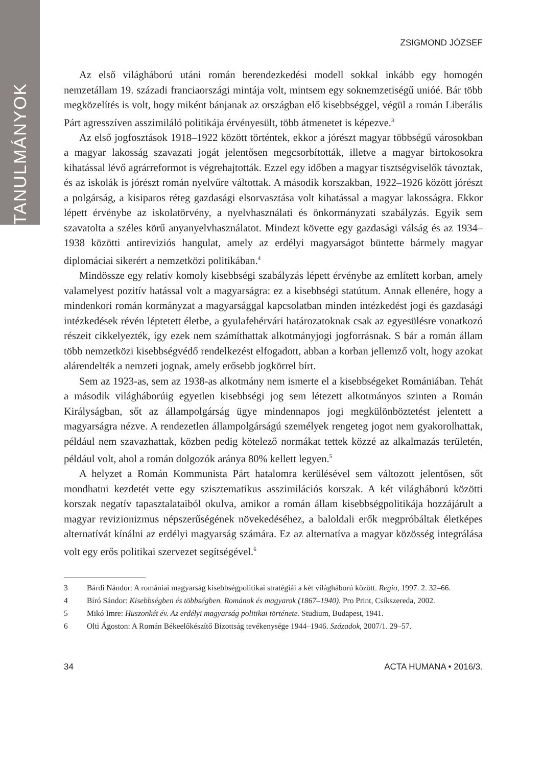TANULMÁNYOK
ZSIGMOND JÓZSEF
Az első világháború utáni román berendezkedési modell sokkal inkább egy homogén nemzetállam 19. századi franciaországi mintája volt, mintsem egy soknemzetiségű unióé. Bár több megközelítés is volt, hogy miként bánjanak az országban elő kisebbséggel, végül a román Liberális Párt agresszíven asszimiláló politikája érvényesült, több átmenetet is képezve.<sup>3</sup>
Az első jogfosztások 1918–1922 között történtek, ekkor a jórészt magyar többségű városokban a magyar lakosság szavazati jogát jelentősen megcsorbították, illetve a magyar birtokosokra kihatással lévő agrárreformot is végrehajtották. Ezzel egy időben a magyar tisztségviselők távoztak, és az iskolák is jórészt román nyelvűre váltottak. A második korszakban, 1922–1926 között jórészt a polgárság, a kisiparos réteg gazdasági elsorvasztása volt kihatással a magyar lakosságra. Ekkor lépett érvénybe az iskolatörvény, a nyelvhasználati és önkormányzati szabályzás. Egyik sem szavatolta a széles körű anyanyelvhasználatot. Mindezt követte egy gazdasági válság és az 1934–1938 közötti antireviziós hangulat, amely az erdélyi magyarságot büntette bármely magyar diplomáciai sikerért a nemzetközi politikában.<sup>4</sup>
Mindössze egy relatív komoly kisebbségi szabályzás lépett érvénybe az említett korban, amely valamelyest pozitív hatással volt a magyarságra: ez a kisebbségi statútum. Annak ellenére, hogy a mindenkori román kormányzat a magyarsággal kapcsolatban minden intézkedést jogi és gazdasági intézkedések révén léptetett életbe, a gyulafehérvári határozatoknak csak az egyesülésre vonatkozó részeit cikkelyezték, így ezek nem számíthattak alkotmányjogi jogforrásnak. S bár a román állam több nemzetközi kisebbségvédő rendelkezést elfogadott, abban a korban jellemző volt, hogy azokat alárendelték a nemzeti jognak, amely erősebb jogkörrel bírt.
Sem az 1923-as, sem az 1938-as alkotmány nem ismerte el a kisebbségeket Romániában. Tehát a második világháborúig egyetlen kisebbségi jog sem létezett alkotmányos szinten a Román Királyságban, sőt az állampolgárság ügye mindennapos jogi megkülönböztetést jelentett a magyarságra nézve. A rendezetlen állampolgárságú személyek rengeteg jogot nem gyakorolhattak, például nem szavazhattak, közben pedig kötelező normákat tettek közzé az alkalmazás területén, például volt, ahol a román dolgozók aránya 80% kellett legyen.<sup>5</sup>
A helyzet a Román Kommunista Párt hatalomra kerülésével sem változott jelentősen, sőt mondhatni kezdetét vette egy szisztematikus asszimilációs korszak. A két világháború közötti korszak negatív tapasztalataiból okulva, amikor a román állam kisebbségpolitikája hozzájárult a magyar revizionizmus népszerűségének növekedéséhez, a baloldali erők megpróbáltak életképes alternatívát kínálni az erdélyi magyarság számára. Ez az alternatíva a magyar közösség integrálása volt egy erős politikai szervezet segítségével.<sup>6</sup>
3 Bárdi Nándor: A romániai magyarság kisebbségpolitikai stratégiái a két világháború között. Regio, 1997. 2. 32–66.
4 Bíró Sándor: Kisebbségben és többségben. Románok és magyarok (1867–1940). Pro Print, Csíkszereda, 2002.
5 Mikó Imre: Huszonkét év. Az erdélyi magyarság politikai története. Studium, Budapest, 1941.
6 Olti Ágoston: A Román Békeelőkészítő Bizottság tevékenysége 1944–1946. Századok, 2007/1. 29–57.
34 ACTA HUMANA • 2016/3.